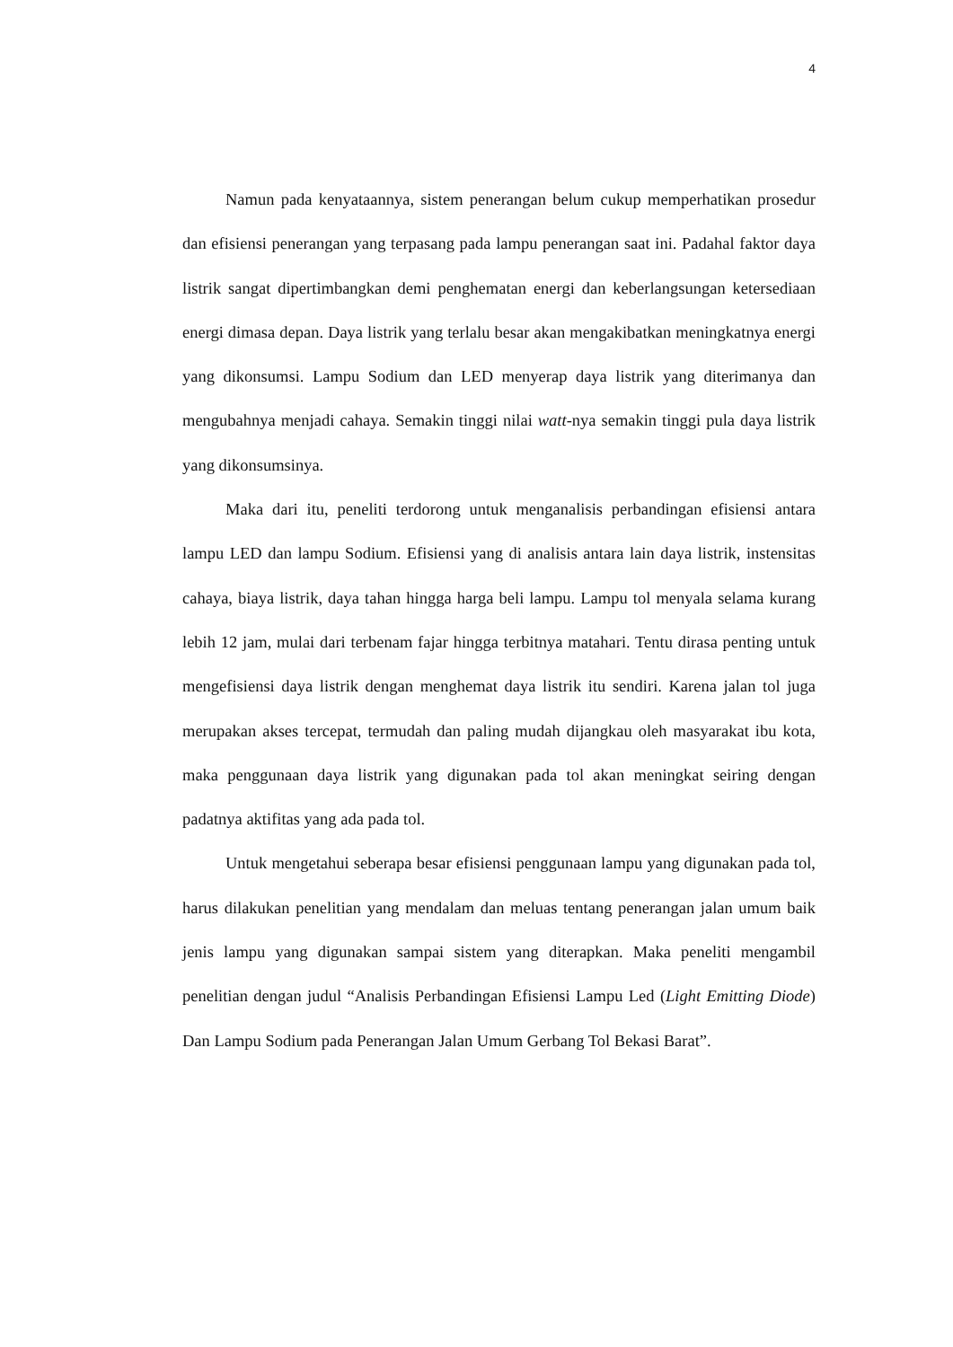4
Namun pada kenyataannya, sistem penerangan belum cukup memperhatikan prosedur dan efisiensi penerangan yang terpasang pada lampu penerangan saat ini. Padahal faktor daya listrik sangat dipertimbangkan demi penghematan energi dan keberlangsungan ketersediaan energi dimasa depan. Daya listrik yang terlalu besar akan mengakibatkan meningkatnya energi yang dikonsumsi. Lampu Sodium dan LED menyerap daya listrik yang diterimanya dan mengubahnya menjadi cahaya. Semakin tinggi nilai watt-nya semakin tinggi pula daya listrik yang dikonsumsinya.
Maka dari itu, peneliti terdorong untuk menganalisis perbandingan efisiensi antara lampu LED dan lampu Sodium. Efisiensi yang di analisis antara lain daya listrik, instensitas cahaya, biaya listrik, daya tahan hingga harga beli lampu. Lampu tol menyala selama kurang lebih 12 jam, mulai dari terbenam fajar hingga terbitnya matahari. Tentu dirasa penting untuk mengefisiensi daya listrik dengan menghemat daya listrik itu sendiri. Karena jalan tol juga merupakan akses tercepat, termudah dan paling mudah dijangkau oleh masyarakat ibu kota, maka penggunaan daya listrik yang digunakan pada tol akan meningkat seiring dengan padatnya aktifitas yang ada pada tol.
Untuk mengetahui seberapa besar efisiensi penggunaan lampu yang digunakan pada tol, harus dilakukan penelitian yang mendalam dan meluas tentang penerangan jalan umum baik jenis lampu yang digunakan sampai sistem yang diterapkan. Maka peneliti mengambil penelitian dengan judul “Analisis Perbandingan Efisiensi Lampu Led (Light Emitting Diode) Dan Lampu Sodium pada Penerangan Jalan Umum Gerbang Tol Bekasi Barat”.